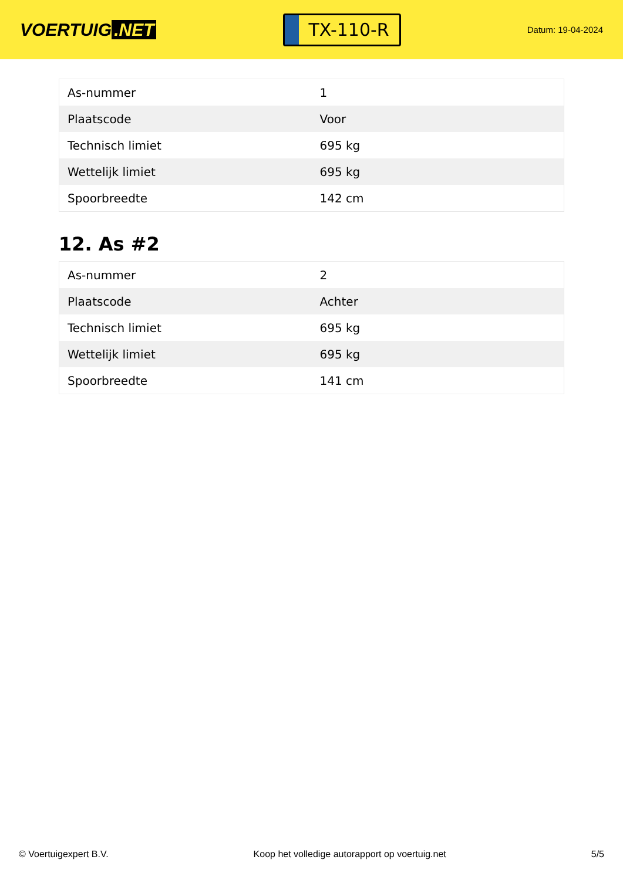VOERTUIG.NET
TX-110-R
Datum: 19-04-2024
| As-nummer | 1 |
| Plaatscode | Voor |
| Technisch limiet | 695 kg |
| Wettelijk limiet | 695 kg |
| Spoorbreedte | 142 cm |
12. As #2
| As-nummer | 2 |
| Plaatscode | Achter |
| Technisch limiet | 695 kg |
| Wettelijk limiet | 695 kg |
| Spoorbreedte | 141 cm |
© Voertuigexpert B.V. Koop het volledige autorapport op voertuig.net 5/5